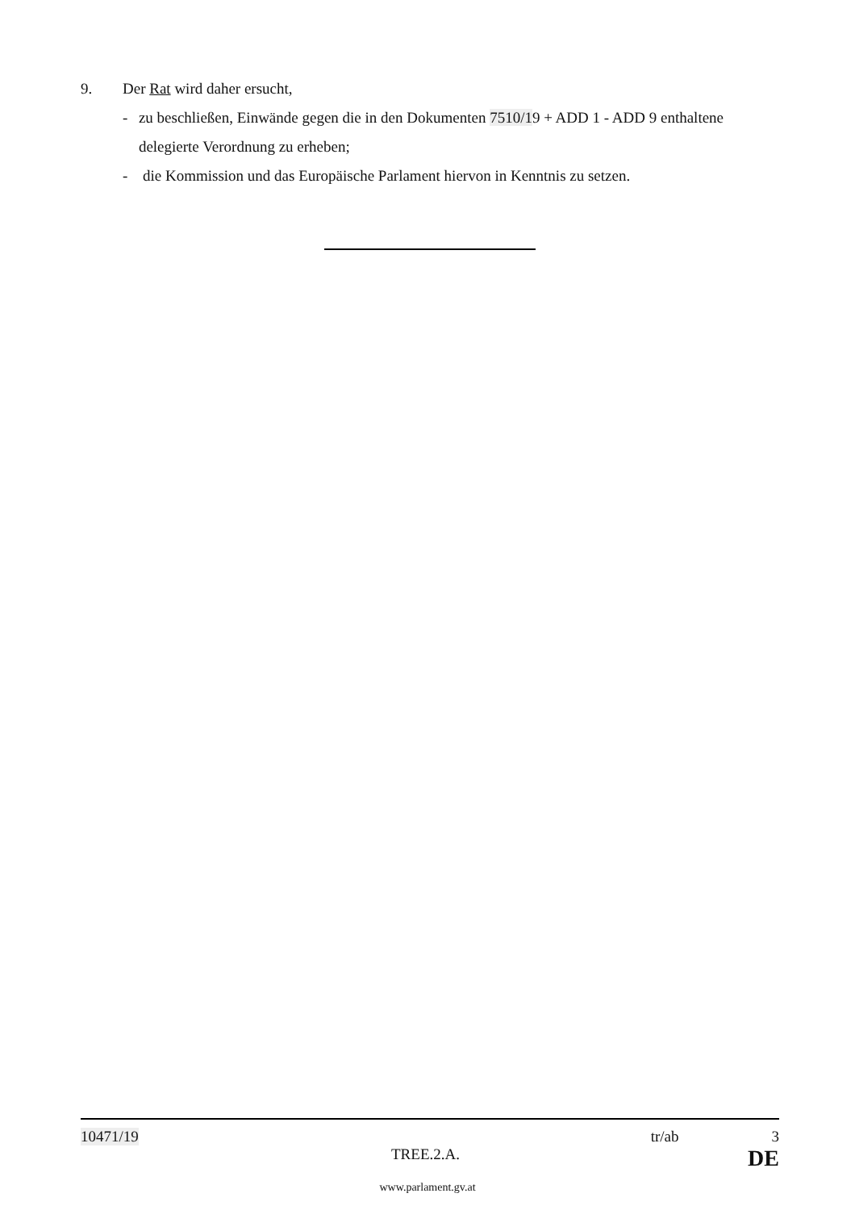9. Der Rat wird daher ersucht,
- zu beschließen, Einwände gegen die in den Dokumenten 7510/19 + ADD 1 - ADD 9 enthaltene delegierte Verordnung zu erheben;
- die Kommission und das Europäische Parlament hiervon in Kenntnis zu setzen.
10471/19 tr/ab 3
TREE.2.A. DE
www.parlament.gv.at